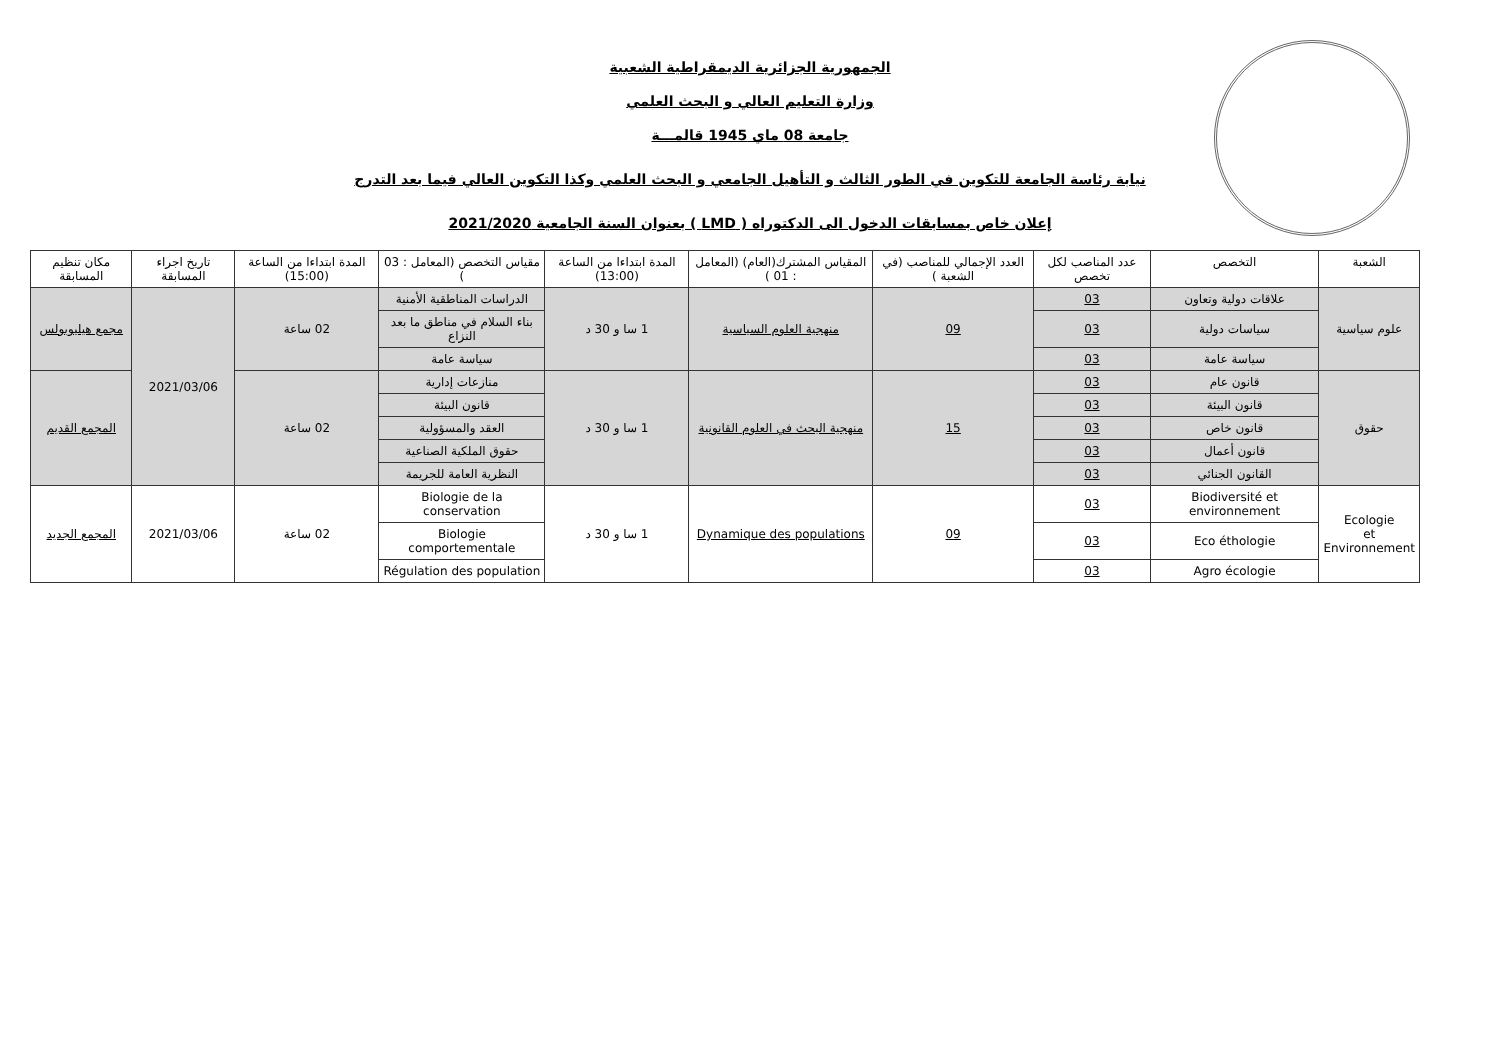الجمهورية الجزائرية الديمقراطية الشعبية
وزارة التعليم العالي و البحث العلمي
جامعة 08 ماي 1945 قالمـــة
نيابة رئاسة الجامعة للتكوين في الطور الثالث و التأهيل الجامعي و البحث العلمي وكذا التكوين العالي فيما بعد التدرج
إعلان خاص بمسابقات الدخول الى الدكتوراه ( LMD ) بعنوان السنة الجامعية 2021/2020
| الشعبة | التخصص | عدد المناصب لكل تخصص | العدد الإجمالي للمناصب (في الشعبة ) | المقياس المشترك(العام) (المعامل : 01 ) | المدة ابتداءا من الساعة (13:00) | مقياس التخصص (المعامل : 03 ) | المدة ابتداءا من الساعة (15:00) | تاريخ اجراء المسابقة | مكان تنظيم المسابقة |
| --- | --- | --- | --- | --- | --- | --- | --- | --- | --- |
| علوم سياسية | علاقات دولية وتعاون | 03 | 09 | منهجية العلوم السياسية | 1 سا و 30 د | الدراسات المناطقية الأمنية | 02 ساعة | 2021/03/06 | مجمع هيليوبولس |
| | سياسات دولية | 03 | | | | بناء السلام في مناطق ما بعد النزاع | | | |
| | سياسة عامة | 03 | | | | سياسة عامة | | | |
| حقوق | قانون عام | 03 | 15 | منهجية البحث في العلوم القانونية | 1 سا و 30 د | منازعات إدارية | 02 ساعة | | المجمع القديم |
| | قانون البيئة | 03 | | | | قانون البيئة | | | |
| | قانون خاص | 03 | | | | العقد والمسؤولية | | | |
| | قانون أعمال | 03 | | | | حقوق الملكية الصناعية | | | |
| | القانون الجنائي | 03 | | | | النظرية العامة للجريمة | | | |
| Ecologie et Environnement | Biodiversité et environnement | 03 | 09 | Dynamique des populations | 1 سا و 30 د | Biologie de la conservation | 02 ساعة | 2021/03/06 | المجمع الجديد |
| | Eco éthologie | 03 | | | | Biologie comportementale | | | |
| | Agro écologie | 03 | | | | Régulation des population | | | |